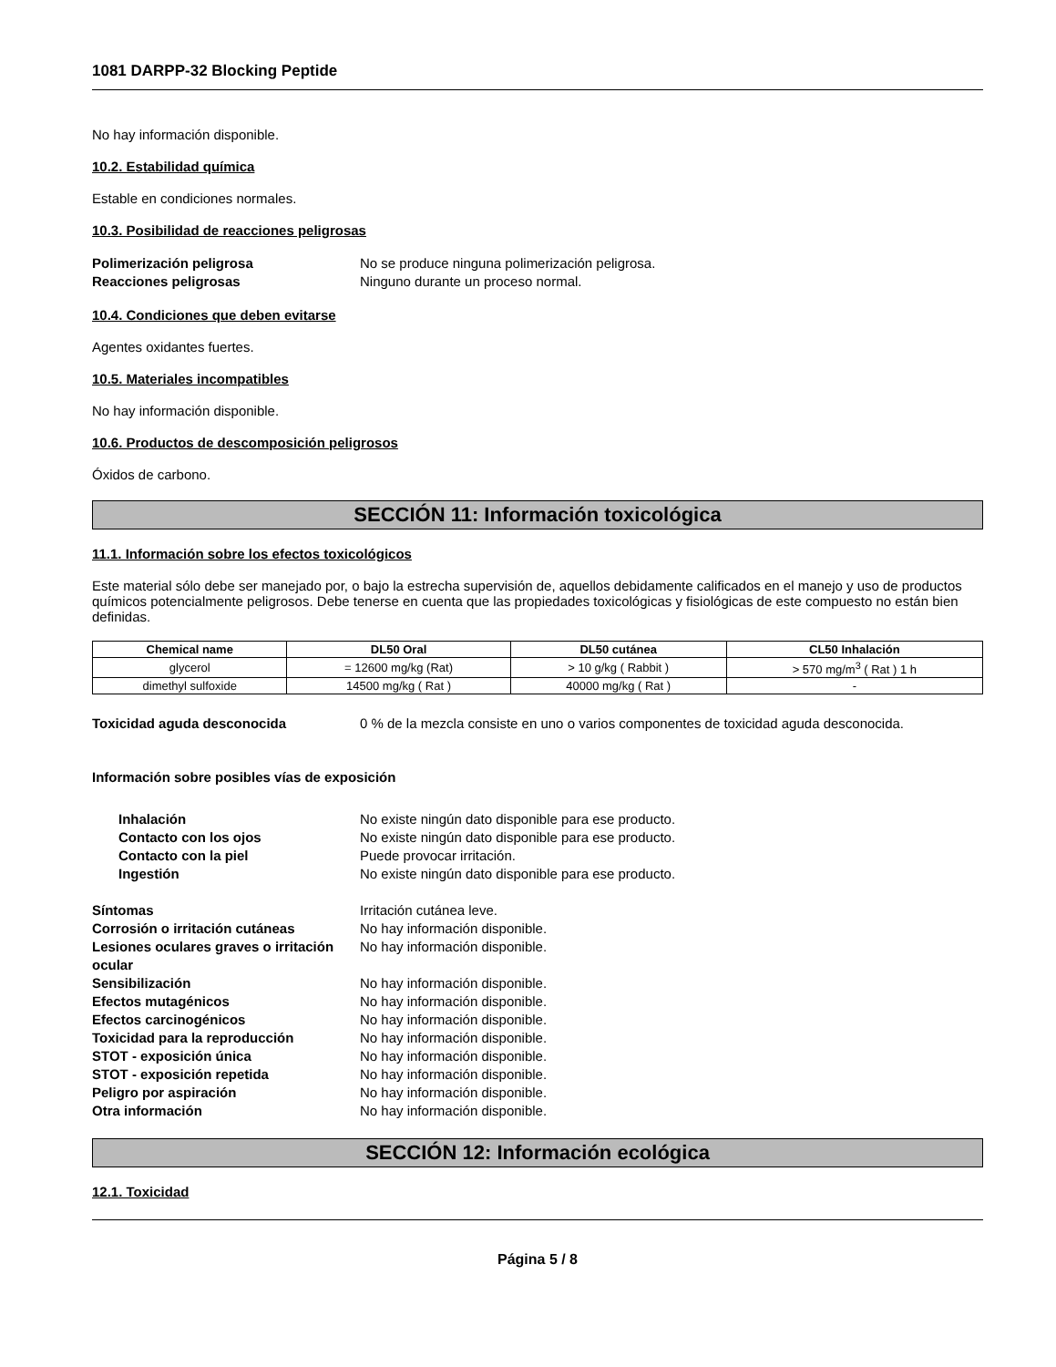1081 DARPP-32 Blocking Peptide
No hay información disponible.
10.2. Estabilidad química
Estable en condiciones normales.
10.3. Posibilidad de reacciones peligrosas
Polimerización peligrosa No se produce ninguna polimerización peligrosa. Reacciones peligrosas Ninguno durante un proceso normal.
10.4. Condiciones que deben evitarse
Agentes oxidantes fuertes.
10.5. Materiales incompatibles
No hay información disponible.
10.6. Productos de descomposición peligrosos
Óxidos de carbono.
SECCIÓN 11: Información toxicológica
11.1. Información sobre los efectos toxicológicos
Este material sólo debe ser manejado por, o bajo la estrecha supervisión de, aquellos debidamente calificados en el manejo y uso de productos químicos potencialmente peligrosos. Debe tenerse en cuenta que las propiedades toxicológicas y fisiológicas de este compuesto no están bien definidas.
| Chemical name | DL50 Oral | DL50 cutánea | CL50 Inhalación |
| --- | --- | --- | --- |
| glycerol | = 12600 mg/kg (Rat) | > 10 g/kg ( Rabbit ) | > 570 mg/m<sup>3</sup> ( Rat ) 1 h |
| dimethyl sulfoxide | 14500 mg/kg ( Rat ) | 40000 mg/kg ( Rat ) | - |
Toxicidad aguda desconocida 0 % de la mezcla consiste en uno o varios componentes de toxicidad aguda desconocida.
Información sobre posibles vías de exposición
Inhalación No existe ningún dato disponible para ese producto. Contacto con los ojos No existe ningún dato disponible para ese producto. Contacto con la piel Puede provocar irritación. Ingestión No existe ningún dato disponible para ese producto.
Síntomas Irritación cutánea leve. Corrosión o irritación cutáneas No hay información disponible. Lesiones oculares graves o irritación ocular No hay información disponible. Sensibilización No hay información disponible. Efectos mutagénicos No hay información disponible. Efectos carcinogénicos No hay información disponible. Toxicidad para la reproducción No hay información disponible. STOT - exposición única No hay información disponible. STOT - exposición repetida No hay información disponible. Peligro por aspiración No hay información disponible. Otra información No hay información disponible.
SECCIÓN 12: Información ecológica
12.1. Toxicidad
Página 5 / 8